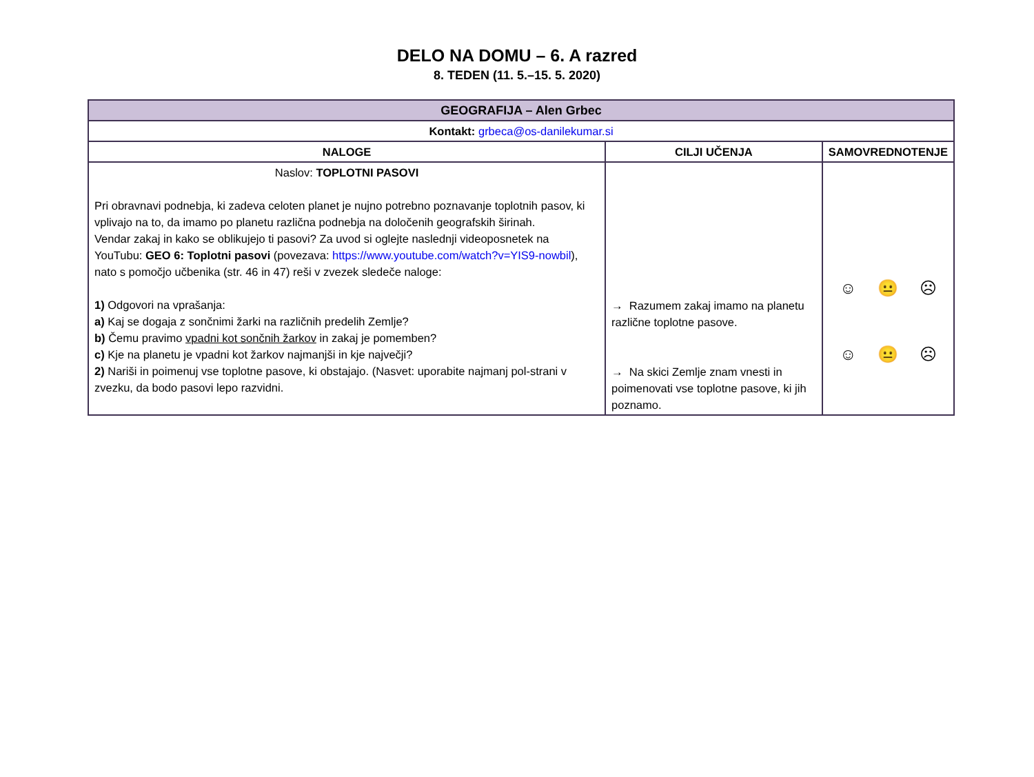DELO NA DOMU – 6. A razred
8. TEDEN (11. 5.–15. 5. 2020)
| GEOGRAFIJA – Alen Grbec | | |
| --- | --- | --- |
| Kontakt: grbeca@os-danilekumar.si | | |
| NALOGE | CILJI UČENJA | SAMOVREDNOTENJE |
| Naslov: TOPLOTNI PASOVI Pri obravnavi podnebja, ki zadeva celoten planet je nujno potrebno poznavanje toplotnih pasov, ki vplivajo na to, da imamo po planetu različna podnebja na določenih geografskih širinah. Vendar zakaj in kako se oblikujejo ti pasovi? Za uvod si oglejte naslednji videoposnetek na YouTubu: GEO 6: Toplotni pasovi (povezava: https://www.youtube.com/watch?v=YIS9-nowbil ), nato s pomočjo učbenika (str. 46 in 47) reši v zvezek sledeče naloge: 1) Odgovori na vprašanja: a) Kaj se dogaja z sončnimi žarki na različnih predelih Zemlje? b) Čemu pravimo vpadni kot sončnih žarkov in zakaj je pomemben? c) Kje na planetu je vpadni kot žarkov najmanjši in kje največji? 2) Nariši in poimenuj vse toplotne pasove, ki obstajajo. (Nasvet: uporabite najmanj pol-strani v zvezku, da bodo pasovi lepo razvidni. | → Razumem zakaj imamo na planetu različne toplotne pasove. → Na skici Zemlje znam vnesti in poimenovati vse toplotne pasove, ki jih poznamo. | ☺ 😐 ☹ ☺ 😐 ☹ |